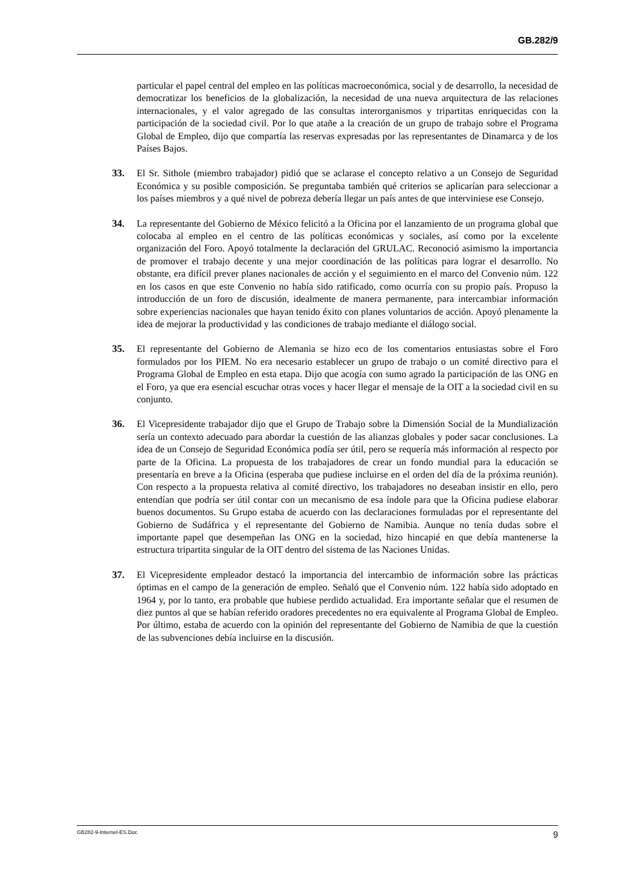GB.282/9
particular el papel central del empleo en las políticas macroeconómica, social y de desarrollo, la necesidad de democratizar los beneficios de la globalización, la necesidad de una nueva arquitectura de las relaciones internacionales, y el valor agregado de las consultas interorganismos y tripartitas enriquecidas con la participación de la sociedad civil. Por lo que atañe a la creación de un grupo de trabajo sobre el Programa Global de Empleo, dijo que compartía las reservas expresadas por las representantes de Dinamarca y de los Países Bajos.
33. El Sr. Sithole (miembro trabajador) pidió que se aclarase el concepto relativo a un Consejo de Seguridad Económica y su posible composición. Se preguntaba también qué criterios se aplicarían para seleccionar a los países miembros y a qué nivel de pobreza debería llegar un país antes de que interviniese ese Consejo.
34. La representante del Gobierno de México felicitó a la Oficina por el lanzamiento de un programa global que colocaba al empleo en el centro de las políticas económicas y sociales, así como por la excelente organización del Foro. Apoyó totalmente la declaración del GRULAC. Reconoció asimismo la importancia de promover el trabajo decente y una mejor coordinación de las políticas para lograr el desarrollo. No obstante, era difícil prever planes nacionales de acción y el seguimiento en el marco del Convenio núm. 122 en los casos en que este Convenio no había sido ratificado, como ocurría con su propio país. Propuso la introducción de un foro de discusión, idealmente de manera permanente, para intercambiar información sobre experiencias nacionales que hayan tenido éxito con planes voluntarios de acción. Apoyó plenamente la idea de mejorar la productividad y las condiciones de trabajo mediante el diálogo social.
35. El representante del Gobierno de Alemania se hizo eco de los comentarios entusiastas sobre el Foro formulados por los PIEM. No era necesario establecer un grupo de trabajo o un comité directivo para el Programa Global de Empleo en esta etapa. Dijo que acogía con sumo agrado la participación de las ONG en el Foro, ya que era esencial escuchar otras voces y hacer llegar el mensaje de la OIT a la sociedad civil en su conjunto.
36. El Vicepresidente trabajador dijo que el Grupo de Trabajo sobre la Dimensión Social de la Mundialización sería un contexto adecuado para abordar la cuestión de las alianzas globales y poder sacar conclusiones. La idea de un Consejo de Seguridad Económica podía ser útil, pero se requería más información al respecto por parte de la Oficina. La propuesta de los trabajadores de crear un fondo mundial para la educación se presentaría en breve a la Oficina (esperaba que pudiese incluirse en el orden del día de la próxima reunión). Con respecto a la propuesta relativa al comité directivo, los trabajadores no deseaban insistir en ello, pero entendían que podría ser útil contar con un mecanismo de esa índole para que la Oficina pudiese elaborar buenos documentos. Su Grupo estaba de acuerdo con las declaraciones formuladas por el representante del Gobierno de Sudáfrica y el representante del Gobierno de Namibia. Aunque no tenía dudas sobre el importante papel que desempeñan las ONG en la sociedad, hizo hincapié en que debía mantenerse la estructura tripartita singular de la OIT dentro del sistema de las Naciones Unidas.
37. El Vicepresidente empleador destacó la importancia del intercambio de información sobre las prácticas óptimas en el campo de la generación de empleo. Señaló que el Convenio núm. 122 había sido adoptado en 1964 y, por lo tanto, era probable que hubiese perdido actualidad. Era importante señalar que el resumen de diez puntos al que se habían referido oradores precedentes no era equivalente al Programa Global de Empleo. Por último, estaba de acuerdo con la opinión del representante del Gobierno de Namibia de que la cuestión de las subvenciones debía incluirse en la discusión.
GB282-9-Internet-ES.Doc 9